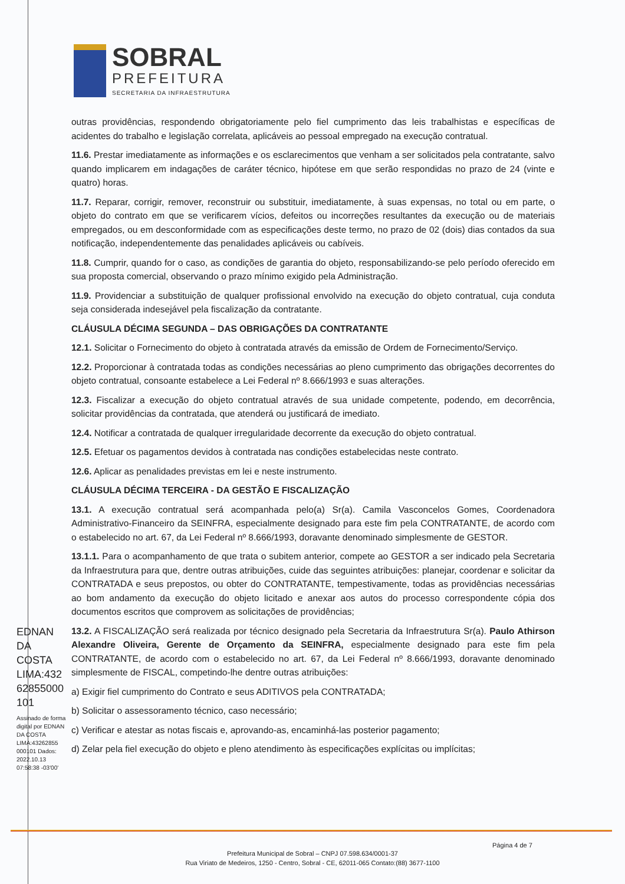SOBRAL
PREFEITURA
SECRETARIA DA INFRAESTRUTURA
outras providências, respondendo obrigatoriamente pelo fiel cumprimento das leis trabalhistas e específicas de acidentes do trabalho e legislação correlata, aplicáveis ao pessoal empregado na execução contratual.
11.6. Prestar imediatamente as informações e os esclarecimentos que venham a ser solicitados pela contratante, salvo quando implicarem em indagações de caráter técnico, hipótese em que serão respondidas no prazo de 24 (vinte e quatro) horas.
11.7. Reparar, corrigir, remover, reconstruir ou substituir, imediatamente, à suas expensas, no total ou em parte, o objeto do contrato em que se verificarem vícios, defeitos ou incorreções resultantes da execução ou de materiais empregados, ou em desconformidade com as especificações deste termo, no prazo de 02 (dois) dias contados da sua notificação, independentemente das penalidades aplicáveis ou cabíveis.
11.8. Cumprir, quando for o caso, as condições de garantia do objeto, responsabilizando-se pelo período oferecido em sua proposta comercial, observando o prazo mínimo exigido pela Administração.
11.9. Providenciar a substituição de qualquer profissional envolvido na execução do objeto contratual, cuja conduta seja considerada indesejável pela fiscalização da contratante.
CLÁUSULA DÉCIMA SEGUNDA – DAS OBRIGAÇÕES DA CONTRATANTE
12.1. Solicitar o Fornecimento do objeto à contratada através da emissão de Ordem de Fornecimento/Serviço.
12.2. Proporcionar à contratada todas as condições necessárias ao pleno cumprimento das obrigações decorrentes do objeto contratual, consoante estabelece a Lei Federal nº 8.666/1993 e suas alterações.
12.3. Fiscalizar a execução do objeto contratual através de sua unidade competente, podendo, em decorrência, solicitar providências da contratada, que atenderá ou justificará de imediato.
12.4. Notificar a contratada de qualquer irregularidade decorrente da execução do objeto contratual.
12.5. Efetuar os pagamentos devidos à contratada nas condições estabelecidas neste contrato.
12.6. Aplicar as penalidades previstas em lei e neste instrumento.
CLÁUSULA DÉCIMA TERCEIRA - DA GESTÃO E FISCALIZAÇÃO
13.1. A execução contratual será acompanhada pelo(a) Sr(a). Camila Vasconcelos Gomes, Coordenadora Administrativo-Financeiro da SEINFRA, especialmente designado para este fim pela CONTRATANTE, de acordo com o estabelecido no art. 67, da Lei Federal nº 8.666/1993, doravante denominado simplesmente de GESTOR.
13.1.1. Para o acompanhamento de que trata o subitem anterior, compete ao GESTOR a ser indicado pela Secretaria da Infraestrutura para que, dentre outras atribuições, cuide das seguintes atribuições: planejar, coordenar e solicitar da CONTRATADA e seus prepostos, ou obter do CONTRATANTE, tempestivamente, todas as providências necessárias ao bom andamento da execução do objeto licitado e anexar aos autos do processo correspondente cópia dos documentos escritos que comprovem as solicitações de providências;
13.2. A FISCALIZAÇÃO será realizada por técnico designado pela Secretaria da Infraestrutura Sr(a). Paulo Athirson Alexandre Oliveira, Gerente de Orçamento da SEINFRA, especialmente designado para este fim pela CONTRATANTE, de acordo com o estabelecido no art. 67, da Lei Federal nº 8.666/1993, doravante denominado simplesmente de FISCAL, competindo-lhe dentre outras atribuições:
a) Exigir fiel cumprimento do Contrato e seus ADITIVOS pela CONTRATADA;
b) Solicitar o assessoramento técnico, caso necessário;
c) Verificar e atestar as notas fiscais e, aprovando-as, encaminhá-las posterior pagamento;
d) Zelar pela fiel execução do objeto e pleno atendimento às especificações explícitas ou implícitas;
EDNAN DA COSTA LIMA:432 62855000 101
Assinado de forma digital por EDNAN DA COSTA LIMA:43262855 000101 Dados: 2022.10.13 07:58:38 -03'00'
Página 4 de 7
Prefeitura Municipal de Sobral – CNPJ 07.598.634/0001-37
Rua Viriato de Medeiros, 1250 - Centro, Sobral - CE, 62011-065 Contato:(88) 3677-1100